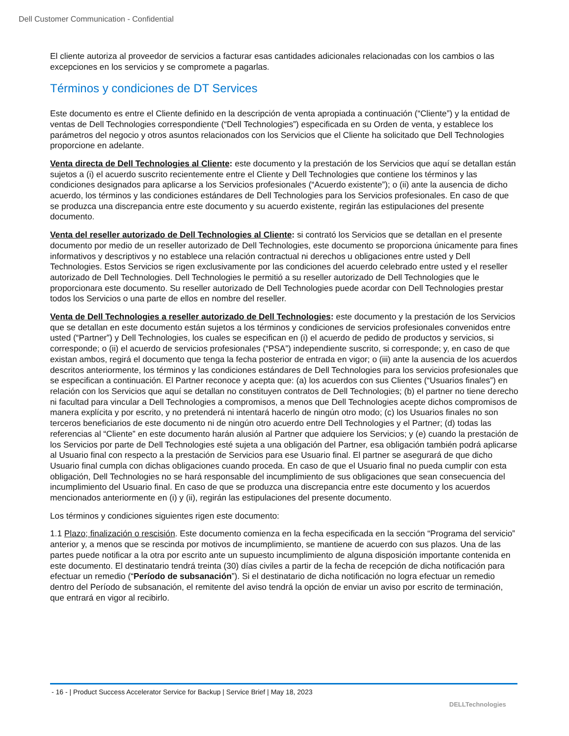Dell Customer Communication - Confidential
El cliente autoriza al proveedor de servicios a facturar esas cantidades adicionales relacionadas con los cambios o las excepciones en los servicios y se compromete a pagarlas.
Términos y condiciones de DT Services
Este documento es entre el Cliente definido en la descripción de venta apropiada a continuación (“Cliente”) y la entidad de ventas de Dell Technologies correspondiente (“Dell Technologies”) especificada en su Orden de venta, y establece los parámetros del negocio y otros asuntos relacionados con los Servicios que el Cliente ha solicitado que Dell Technologies proporcione en adelante.
Venta directa de Dell Technologies al Cliente: este documento y la prestación de los Servicios que aquí se detallan están sujetos a (i) el acuerdo suscrito recientemente entre el Cliente y Dell Technologies que contiene los términos y las condiciones designados para aplicarse a los Servicios profesionales (“Acuerdo existente”); o (ii) ante la ausencia de dicho acuerdo, los términos y las condiciones estándares de Dell Technologies para los Servicios profesionales. En caso de que se produzca una discrepancia entre este documento y su acuerdo existente, regirán las estipulaciones del presente documento.
Venta del reseller autorizado de Dell Technologies al Cliente: si contrató los Servicios que se detallan en el presente documento por medio de un reseller autorizado de Dell Technologies, este documento se proporciona únicamente para fines informativos y descriptivos y no establece una relación contractual ni derechos u obligaciones entre usted y Dell Technologies. Estos Servicios se rigen exclusivamente por las condiciones del acuerdo celebrado entre usted y el reseller autorizado de Dell Technologies. Dell Technologies le permitió a su reseller autorizado de Dell Technologies que le proporcionara este documento. Su reseller autorizado de Dell Technologies puede acordar con Dell Technologies prestar todos los Servicios o una parte de ellos en nombre del reseller.
Venta de Dell Technologies a reseller autorizado de Dell Technologies: este documento y la prestación de los Servicios que se detallan en este documento están sujetos a los términos y condiciones de servicios profesionales convenidos entre usted (“Partner”) y Dell Technologies, los cuales se especifican en (i) el acuerdo de pedido de productos y servicios, si corresponde; o (ii) el acuerdo de servicios profesionales (“PSA”) independiente suscrito, si corresponde; y, en caso de que existan ambos, regirá el documento que tenga la fecha posterior de entrada en vigor; o (iii) ante la ausencia de los acuerdos descritos anteriormente, los términos y las condiciones estándares de Dell Technologies para los servicios profesionales que se especifican a continuación. El Partner reconoce y acepta que: (a) los acuerdos con sus Clientes (“Usuarios finales”) en relación con los Servicios que aquí se detallan no constituyen contratos de Dell Technologies; (b) el partner no tiene derecho ni facultad para vincular a Dell Technologies a compromisos, a menos que Dell Technologies acepte dichos compromisos de manera explícita y por escrito, y no pretenderá ni intentará hacerlo de ningún otro modo; (c) los Usuarios finales no son terceros beneficiarios de este documento ni de ningún otro acuerdo entre Dell Technologies y el Partner; (d) todas las referencias al “Cliente” en este documento harán alusión al Partner que adquiere los Servicios; y (e) cuando la prestación de los Servicios por parte de Dell Technologies esté sujeta a una obligación del Partner, esa obligación también podrá aplicarse al Usuario final con respecto a la prestación de Servicios para ese Usuario final. El partner se asegurará de que dicho Usuario final cumpla con dichas obligaciones cuando proceda. En caso de que el Usuario final no pueda cumplir con esta obligación, Dell Technologies no se hará responsable del incumplimiento de sus obligaciones que sean consecuencia del incumplimiento del Usuario final. En caso de que se produzca una discrepancia entre este documento y los acuerdos mencionados anteriormente en (i) y (ii), regirán las estipulaciones del presente documento.
Los términos y condiciones siguientes rigen este documento:
1.1 Plazo; finalización o rescisión. Este documento comienza en la fecha especificada en la sección “Programa del servicio” anterior y, a menos que se rescinda por motivos de incumplimiento, se mantiene de acuerdo con sus plazos. Una de las partes puede notificar a la otra por escrito ante un supuesto incumplimiento de alguna disposición importante contenida en este documento. El destinatario tendrá treinta (30) días civiles a partir de la fecha de recepción de dicha notificación para efectuar un remedio (“Período de subsanación”). Si el destinatario de dicha notificación no logra efectuar un remedio dentro del Período de subsanación, el remitente del aviso tendrá la opción de enviar un aviso por escrito de terminación, que entrará en vigor al recibirlo.
- 16 - | Product Success Accelerator Service for Backup | Service Brief | May 18, 2023
DELLTechnologies